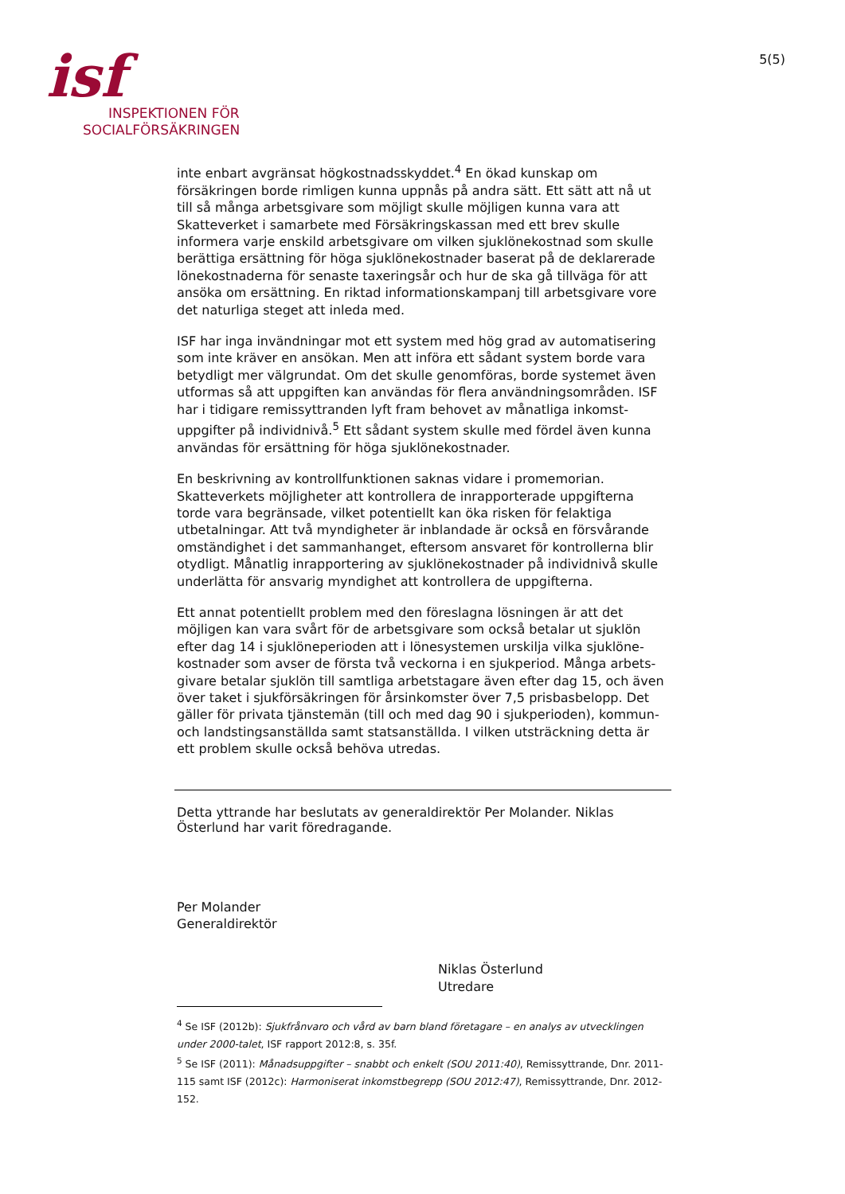isf
INSPEKTIONEN FÖR
SOCIALFÖRSÄKRINGEN
5(5)
inte enbart avgränsat högkostnadsskyddet.<sup>4</sup> En ökad kunskap om försäkringen borde rimligen kunna uppnås på andra sätt. Ett sätt att nå ut till så många arbetsgivare som möjligt skulle möjligen kunna vara att Skatteverket i samarbete med Försäkringskassan med ett brev skulle informera varje enskild arbetsgivare om vilken sjuklönekostnad som skulle berättiga ersättning för höga sjuklönekostnader baserat på de deklarerade lönekostnaderna för senaste taxeringsår och hur de ska gå tillväga för att ansöka om ersättning. En riktad informationskampanj till arbetsgivare vore det naturliga steget att inleda med.
ISF har inga invändningar mot ett system med hög grad av automatisering som inte kräver en ansökan. Men att införa ett sådant system borde vara betydligt mer välgrundat. Om det skulle genomföras, borde systemet även utformas så att uppgiften kan användas för flera användningsområden. ISF har i tidigare remissyttranden lyft fram behovet av månatliga inkomst-uppgifter på individnivå.<sup>5</sup> Ett sådant system skulle med fördel även kunna användas för ersättning för höga sjuklönekostnader.
En beskrivning av kontrollfunktionen saknas vidare i promemorian. Skatteverkets möjligheter att kontrollera de inrapporterade uppgifterna torde vara begränsade, vilket potentiellt kan öka risken för felaktiga utbetalningar. Att två myndigheter är inblandade är också en försvårande omständighet i det sammanhanget, eftersom ansvaret för kontrollerna blir otydligt. Månatlig inrapportering av sjuklönekostnader på individnivå skulle underlätta för ansvarig myndighet att kontrollera de uppgifterna.
Ett annat potentiellt problem med den föreslagna lösningen är att det möjligen kan vara svårt för de arbetsgivare som också betalar ut sjuklön efter dag 14 i sjuklöneperioden att i lönesystemen urskilja vilka sjuklöne-kostnader som avser de första två veckorna i en sjukperiod. Många arbets-givare betalar sjuklön till samtliga arbetstagare även efter dag 15, och även över taket i sjukförsäkringen för årsinkomster över 7,5 prisbasbelopp. Det gäller för privata tjänstemän (till och med dag 90 i sjukperioden), kommun- och landstingsanställda samt statsanställda. I vilken utsträckning detta är ett problem skulle också behöva utredas.
Detta yttrande har beslutats av generaldirektör Per Molander. Niklas Österlund har varit föredragande.
Per Molander
Generaldirektör
Niklas Österlund
Utredare
<sup>4</sup> Se ISF (2012b): Sjukfrånvaro och vård av barn bland företagare – en analys av utvecklingen under 2000-talet, ISF rapport 2012:8, s. 35f.
<sup>5</sup> Se ISF (2011): Månadsuppgifter – snabbt och enkelt (SOU 2011:40), Remissyttrande, Dnr. 2011-115 samt ISF (2012c): Harmoniserat inkomstbegrepp (SOU 2012:47), Remissyttrande, Dnr. 2012-152.